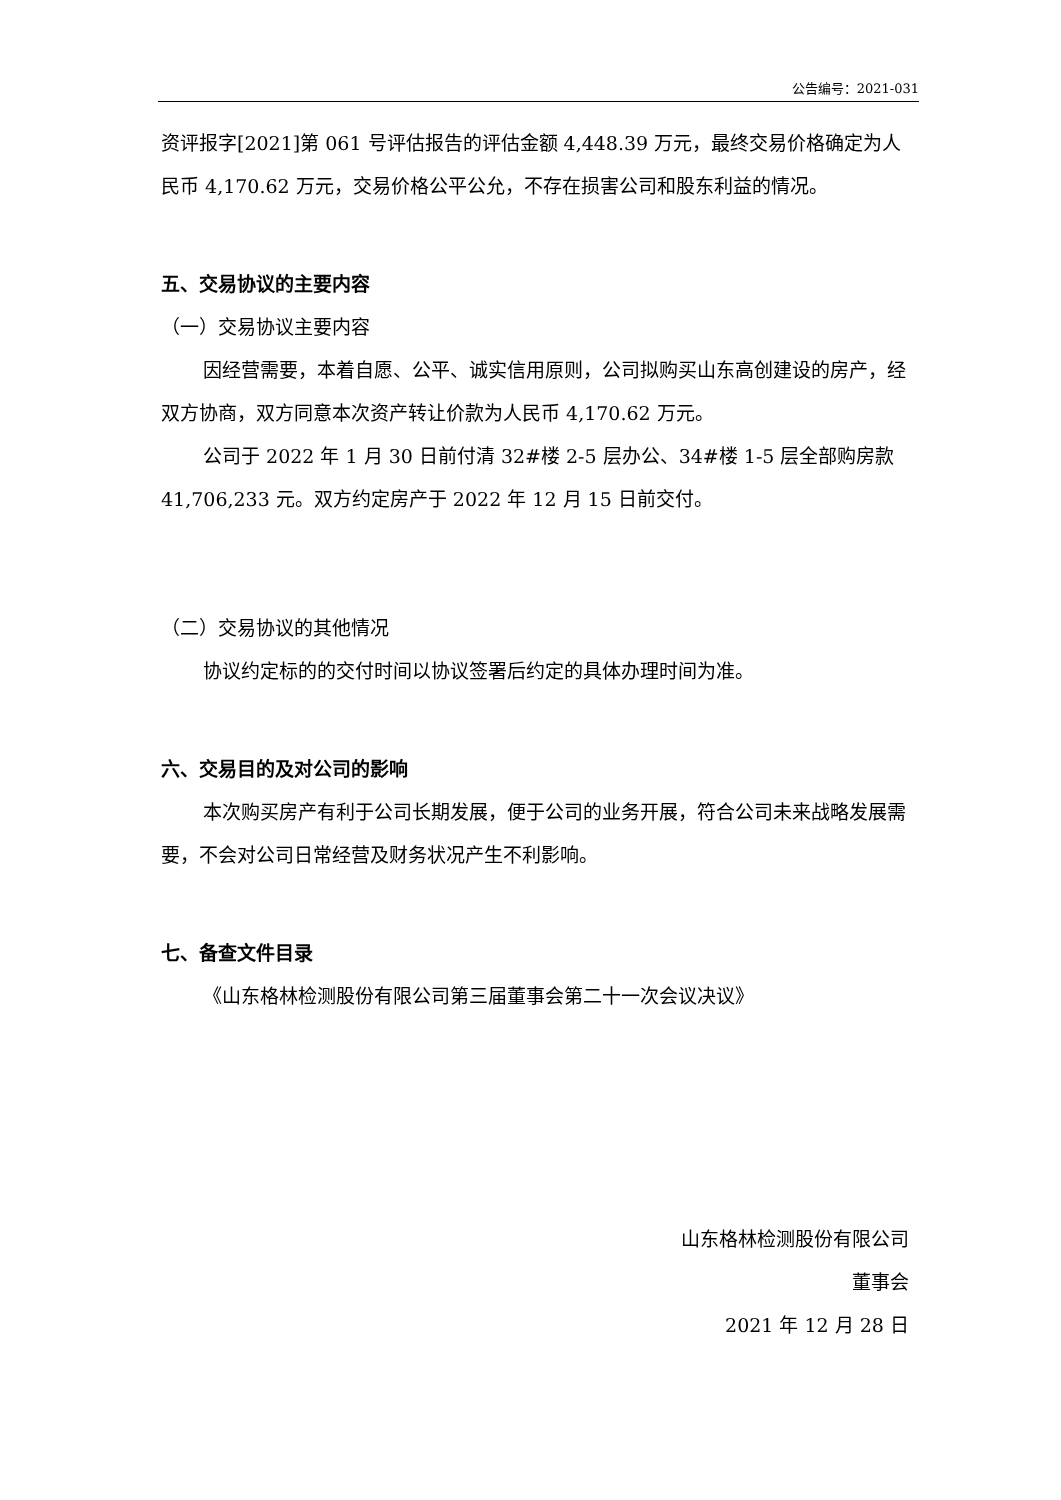公告编号：2021-031
资评报字[2021]第 061 号评估报告的评估金额 4,448.39 万元，最终交易价格确定为人民币 4,170.62 万元，交易价格公平公允，不存在损害公司和股东利益的情况。
五、交易协议的主要内容
（一）交易协议主要内容
因经营需要，本着自愿、公平、诚实信用原则，公司拟购买山东高创建设的房产，经双方协商，双方同意本次资产转让价款为人民币 4,170.62 万元。
公司于 2022 年 1 月 30 日前付清 32#楼 2-5 层办公、34#楼 1-5 层全部购房款 41,706,233 元。双方约定房产于 2022 年 12 月 15 日前交付。
（二）交易协议的其他情况
协议约定标的的交付时间以协议签署后约定的具体办理时间为准。
六、交易目的及对公司的影响
本次购买房产有利于公司长期发展，便于公司的业务开展，符合公司未来战略发展需要，不会对公司日常经营及财务状况产生不利影响。
七、备查文件目录
《山东格林检测股份有限公司第三届董事会第二十一次会议决议》
山东格林检测股份有限公司
董事会
2021 年 12 月 28 日